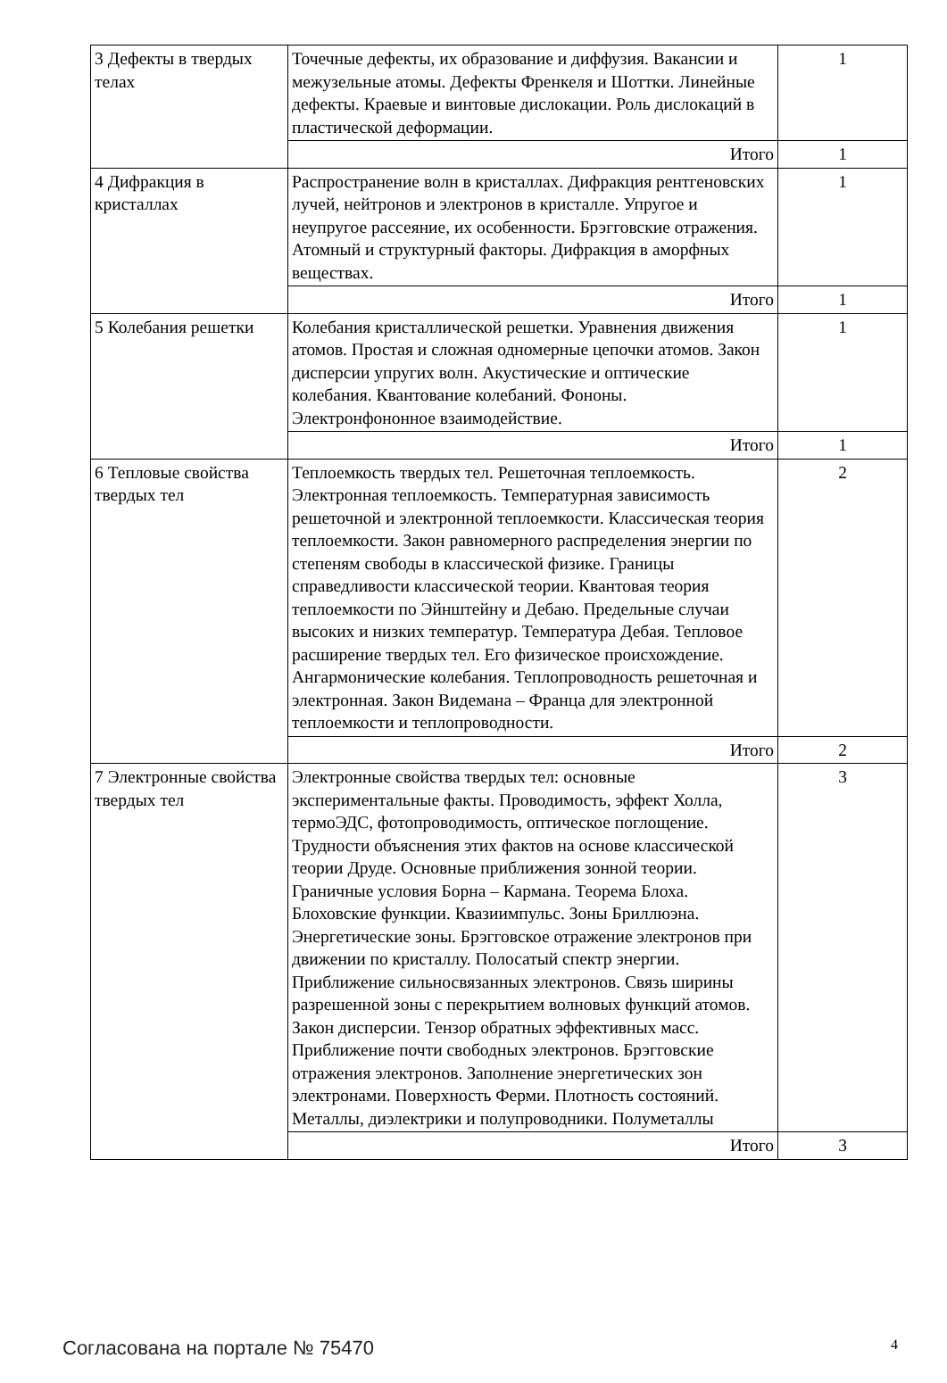| 3 Дефекты в твердых телах | Точечные дефекты, их образование и диффузия. Вакансии и межузельные атомы. Дефекты Френкеля и Шоттки. Линейные дефекты. Краевые и винтовые дислокации. Роль дислокаций в пластической деформации. | 1 |
| | Итого | 1 |
| 4 Дифракция в кристаллах | Распространение волн в кристаллах. Дифракция рентгеновских лучей, нейтронов и электронов в кристалле. Упругое и неупругое рассеяние, их особенности. Брэгговские отражения. Атомный и структурный факторы. Дифракция в аморфных веществах. | 1 |
| | Итого | 1 |
| 5 Колебания решетки | Колебания кристаллической решетки. Уравнения движения атомов. Простая и сложная одномерные цепочки атомов. Закон дисперсии упругих волн. Акустические и оптические колебания. Квантование колебаний. Фононы. Электронфононное взаимодействие. | 1 |
| | Итого | 1 |
| 6 Тепловые свойства твердых тел | Теплоемкость твердых тел. Решеточная теплоемкость. Электронная теплоемкость. Температурная зависимость решеточной и электронной теплоемкости. Классическая теория теплоемкости. Закон равномерного распределения энергии по степеням свободы в классической физике. Границы справедливости классической теории. Квантовая теория теплоемкости по Эйнштейну и Дебаю. Предельные случаи высоких и низких температур. Температура Дебая. Тепловое расширение твердых тел. Его физическое происхождение. Ангармонические колебания. Теплопроводность решеточная и электронная. Закон Видемана – Франца для электронной теплоемкости и теплопроводности. | 2 |
| | Итого | 2 |
| 7 Электронные свойства твердых тел | Электронные свойства твердых тел: основные экспериментальные факты. Проводимость, эффект Холла, термоЭДС, фотопроводимость, оптическое поглощение. Трудности объяснения этих фактов на основе классической теории Друде. Основные приближения зонной теории. Граничные условия Борна – Кармана. Теорема Блоха. Блоховские функции. Квазиимпульс. Зоны Бриллюэна. Энергетические зоны. Брэгговское отражение электронов при движении по кристаллу. Полосатый спектр энергии. Приближение сильносвязанных электронов. Связь ширины разрешенной зоны с перекрытием волновых функций атомов. Закон дисперсии. Тензор обратных эффективных масс. Приближение почти свободных электронов. Брэгговские отражения электронов. Заполнение энергетических зон электронами. Поверхность Ферми. Плотность состояний. Металлы, диэлектрики и полупроводники. Полуметаллы | 3 |
| | Итого | 3 |
Согласована на портале № 75470 4